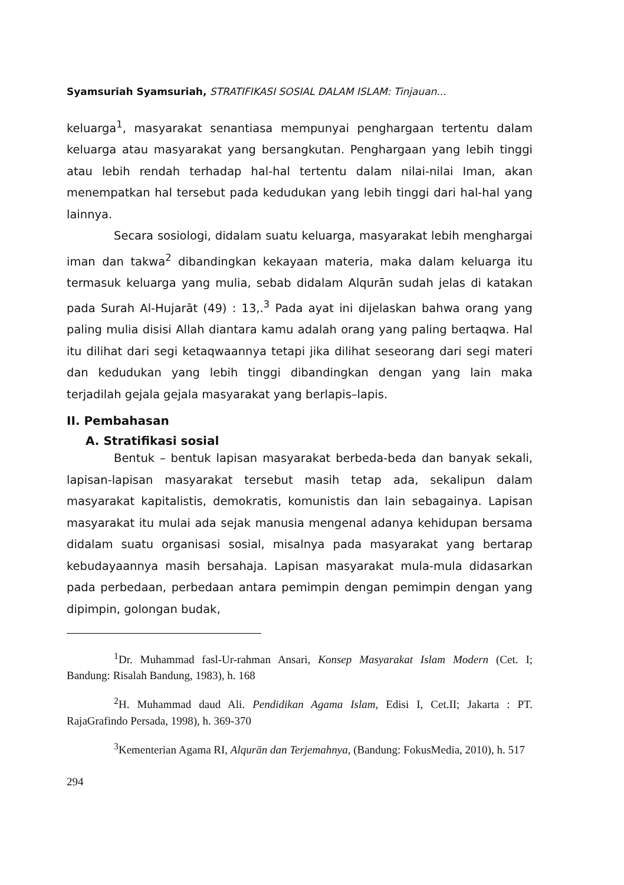Syamsuriah Syamsuriah, STRATIFIKASI SOSIAL DALAM ISLAM: Tinjauan...
keluarga<sup>1</sup>, masyarakat senantiasa mempunyai penghargaan tertentu dalam keluarga atau masyarakat yang bersangkutan. Penghargaan yang lebih tinggi atau lebih rendah terhadap hal-hal tertentu dalam nilai-nilai Iman, akan menempatkan hal tersebut pada kedudukan yang lebih tinggi dari hal-hal yang lainnya.
Secara sosiologi, didalam suatu keluarga, masyarakat lebih menghargai iman dan takwa<sup>2</sup> dibandingkan kekayaan materia, maka dalam keluarga itu termasuk keluarga yang mulia, sebab didalam Alqurān sudah jelas di katakan pada Surah Al-Hujarāt (49) : 13,.<sup>3</sup> Pada ayat ini dijelaskan bahwa orang yang paling mulia disisi Allah diantara kamu adalah orang yang paling bertaqwa. Hal itu dilihat dari segi ketaqwaannya tetapi jika dilihat seseorang dari segi materi dan kedudukan yang lebih tinggi dibandingkan dengan yang lain maka terjadilah gejala gejala masyarakat yang berlapis–lapis.
II. Pembahasan
A. Stratifikasi sosial
Bentuk – bentuk lapisan masyarakat berbeda-beda dan banyak sekali, lapisan-lapisan masyarakat tersebut masih tetap ada, sekalipun dalam masyarakat kapitalistis, demokratis, komunistis dan lain sebagainya. Lapisan masyarakat itu mulai ada sejak manusia mengenal adanya kehidupan bersama didalam suatu organisasi sosial, misalnya pada masyarakat yang bertarap kebudayaannya masih bersahaja. Lapisan masyarakat mula-mula didasarkan pada perbedaan, perbedaan antara pemimpin dengan pemimpin dengan yang dipimpin, golongan budak,
<sup>1</sup> Dr. Muhammad fasl-Ur-rahman Ansari, Konsep Masyarakat Islam Modern (Cet. I; Bandung: Risalah Bandung, 1983), h. 168
<sup>2</sup>H. Muhammad daud Ali. Pendidikan Agama Islam, Edisi I, Cet.II; Jakarta : PT. RajaGrafindo Persada, 1998), h. 369-370
<sup>3</sup> Kementerian Agama RI, Alqurān dan Terjemahnya, (Bandung: FokusMedia, 2010), h. 517
294